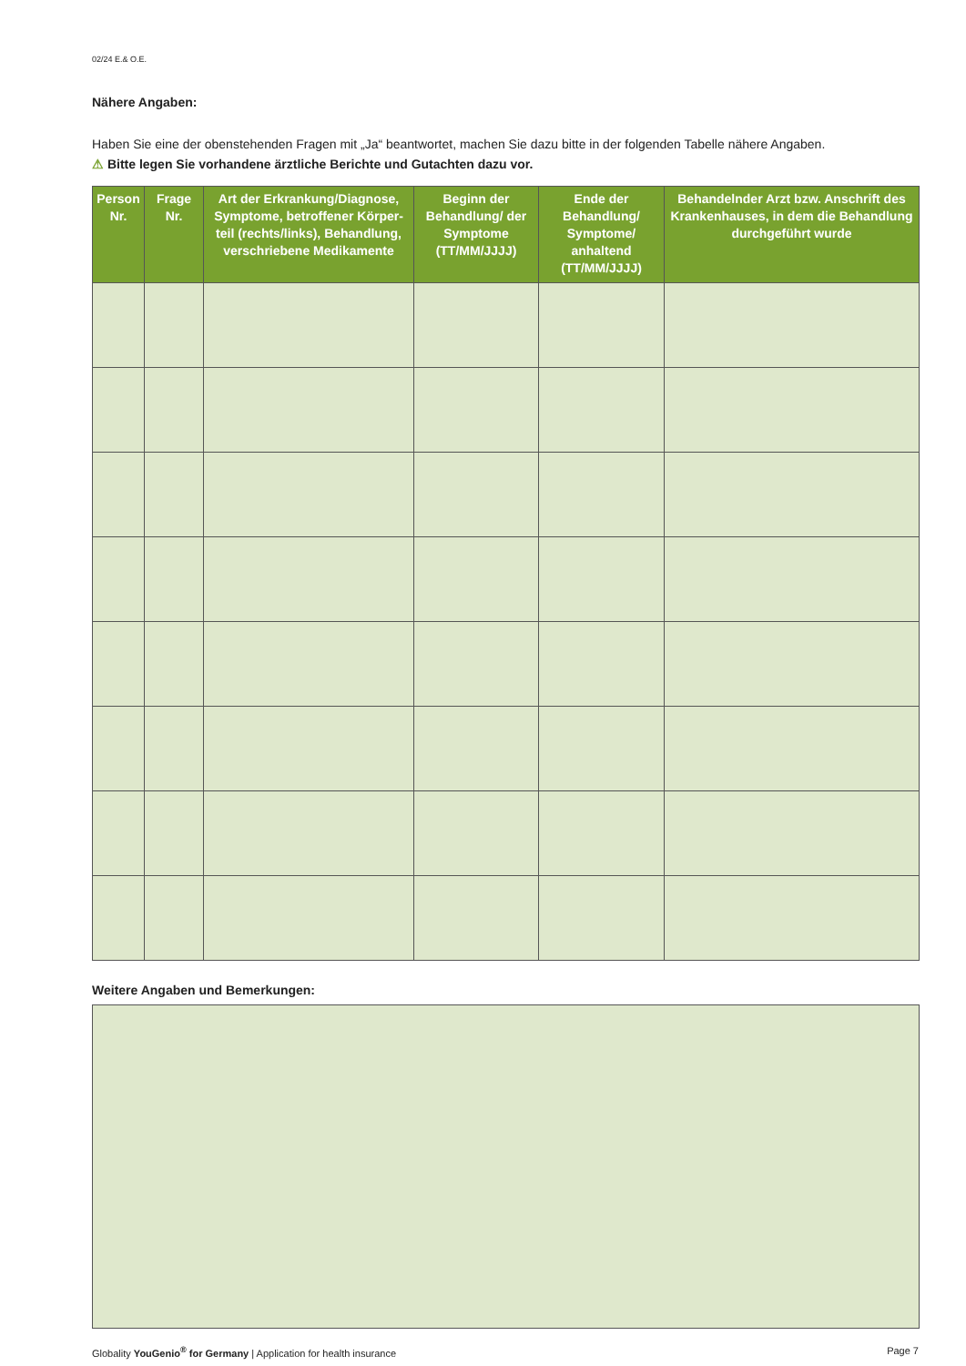02/24 E.& O.E.
Nähere Angaben:
Haben Sie eine der obenstehenden Fragen mit „Ja“ beantwortet, machen Sie dazu bitte in der folgenden Tabelle nähere Angaben.
⚠ Bitte legen Sie vorhandene ärztliche Berichte und Gutachten dazu vor.
| Person Nr. | Frage Nr. | Art der Erkrankung/Diagnose, Symptome, betroffener Körper-teil (rechts/links), Behandlung, verschriebene Medikamente | Beginn der Behandlung/ der Symptome (TT/MM/JJJJ) | Ende der Behandlung/ Symptome/ anhaltend (TT/MM/JJJJ) | Behandelnder Arzt bzw. Anschrift des Krankenhauses, in dem die Behandlung durchgeführt wurde |
| --- | --- | --- | --- | --- | --- |
Weitere Angaben und Bemerkungen:
Globality YouGenio<sup>®</sup> for Germany | Application for health insurance Page 7